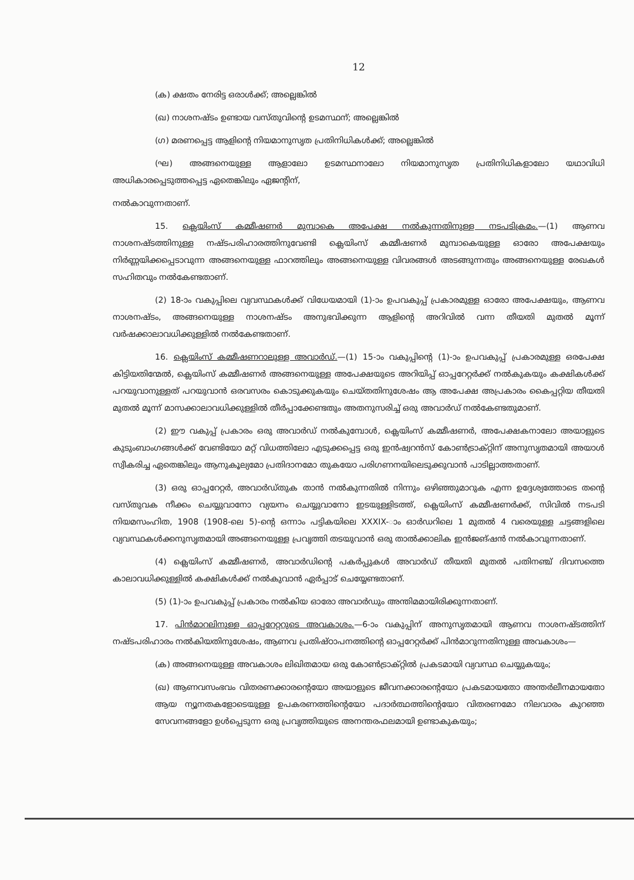12
(ക) ക്ഷതം നേരിട്ട ഒരാൾക്ക്; അല്ലെങ്കിൽ
(ഖ) നാശനഷ്ടം ഉണ്ടായ വസ്തുവിന്റെ ഉടമസ്ഥന്; അല്ലെങ്കിൽ
(ഗ) മരണപ്പെട്ട ആളിന്റെ നിയമാനുസൃത പ്രതിനിധികൾക്ക്; അല്ലെങ്കിൽ
(ഘ) അങ്ങനെയുള്ള ആളാലോ ഉടമസ്ഥനാലോ നിയമാനുസൃത പ്രതിനിധികളാലോ യഥാവിധി അധികാരപ്പെടുത്തപ്പെട്ട ഏതെങ്കിലും ഏജന്റിന്,
നൽകാവുന്നതാണ്.
15. ക്ലെയിംസ് കമ്മീഷണർ മുമ്പാകെ അപേക്ഷ നൽകുന്നതിനുള്ള നടപടിക്രമം.—(1) ആണവ നാശനഷ്ടത്തിനുള്ള നഷ്ടപരിഹാരത്തിനുവേണ്ടി ക്ലെയിംസ് കമ്മീഷണർ മുമ്പാകെയുള്ള ഓരോ അപേക്ഷയും നിർണ്ണയിക്കപ്പെടാവുന്ന അങ്ങനെയുള്ള ഫാറത്തിലും അങ്ങനെയുള്ള വിവരങ്ങൾ അടങ്ങുന്നതും അങ്ങനെയുള്ള രേഖകൾ സഹിതവും നൽകേണ്ടതാണ്.
(2) 18-ാം വകുപ്പിലെ വ്യവസ്ഥകൾക്ക് വിധേയമായി (1)-ാം ഉപവകുപ്പ് പ്രകാരമുള്ള ഓരോ അപേക്ഷയും, ആണവ നാശനഷ്ടം, അങ്ങനെയുള്ള നാശനഷ്ടം അനുഭവിക്കുന്ന ആളിന്റെ അറിവിൽ വന്ന തീയതി മുതൽ മൂന്ന് വർഷക്കാലാവധിക്കുള്ളിൽ നൽകേണ്ടതാണ്.
16. ക്ലെയിംസ് കമ്മീഷണറാലുള്ള അവാർഡ്.—(1) 15-ാം വകുപ്പിന്റെ (1)-ാം ഉപവകുപ്പ് പ്രകാരമുള്ള ഒരപേക്ഷ കിട്ടിയതിന്മേൽ, ക്ലെയിംസ് കമ്മീഷണർ അങ്ങനെയുള്ള അപേക്ഷയുടെ അറിയിപ്പ് ഓപ്പറേറ്റർക്ക് നൽകുകയും കക്ഷികൾക്ക് പറയുവാനുള്ളത് പറയുവാൻ ഒരവസരം കൊടുക്കുകയും ചെയ്തതിനുശേഷം ആ അപേക്ഷ അപ്രകാരം കൈപ്പറ്റിയ തീയതി മുതൽ മൂന്ന് മാസക്കാലാവധിക്കുള്ളിൽ തീർപ്പാക്കേണ്ടതും അതനുസരിച്ച് ഒരു അവാർഡ് നൽകേണ്ടതുമാണ്.
(2) ഈ വകുപ്പ് പ്രകാരം ഒരു അവാർഡ് നൽകുമ്പോൾ, ക്ലെയിംസ് കമ്മീഷണർ, അപേക്ഷകനാലോ അയാളുടെ കുടുംബാംഗങ്ങൾക്ക് വേണ്ടിയോ മറ്റ് വിധത്തിലോ എടുക്കപ്പെട്ട ഒരു ഇൻഷ്വറൻസ് കോൺട്രാക്റ്റിന് അനുസൃതമായി അയാൾ സ്വീകരിച്ച ഏതെങ്കിലും ആനുകൂല്യമോ പ്രതിദാനമോ തുകയോ പരിഗണനയിലെടുക്കുവാൻ പാടില്ലാത്തതാണ്.
(3) ഒരു ഓപ്പറേറ്റർ, അവാർഡ്തുക താൻ നൽകുന്നതിൽ നിന്നും ഒഴിഞ്ഞുമാറുക എന്ന ഉദ്ദേശ്യത്തോടെ തന്റെ വസ്തുവക നീക്കം ചെയ്യുവാനോ വ്യയനം ചെയ്യുവാനോ ഇടയുള്ളിടത്ത്, ക്ലെയിംസ് കമ്മീഷണർക്ക്, സിവിൽ നടപടി നിയമസംഹിത, 1908 (1908-ലെ 5)-ന്റെ ഒന്നാം പട്ടികയിലെ XXXIX-ാം ഓർഡറിലെ 1 മുതൽ 4 വരെയുള്ള ചട്ടങ്ങളിലെ വ്യവസ്ഥകൾക്കനുസൃതമായി അങ്ങനെയുള്ള പ്രവൃത്തി തടയുവാൻ ഒരു താൽക്കാലിക ഇൻജങ്ഷൻ നൽകാവുന്നതാണ്.
(4) ക്ലെയിംസ് കമ്മീഷണർ, അവാർഡിന്റെ പകർപ്പുകൾ അവാർഡ് തീയതി മുതൽ പതിനഞ്ച് ദിവസത്തെ കാലാവധിക്കുള്ളിൽ കക്ഷികൾക്ക് നൽകുവാൻ ഏർപ്പാട് ചെയ്യേണ്ടതാണ്.
(5) (1)-ാം ഉപവകുപ്പ് പ്രകാരം നൽകിയ ഓരോ അവാർഡും അന്തിമമായിരിക്കുന്നതാണ്.
17. പിൻമാറലിനുള്ള ഓപ്പറേറ്ററുടെ അവകാശം.—6-ാം വകുപ്പിന് അനുസൃതമായി ആണവ നാശനഷ്ടത്തിന് നഷ്ടപരിഹാരം നൽകിയതിനുശേഷം, ആണവ പ്രതിഷ്ഠാപനത്തിന്റെ ഓപ്പറേറ്റർക്ക് പിൻമാറുന്നതിനുള്ള അവകാശം—
(ക) അങ്ങനെയുള്ള അവകാശം ലിഖിതമായ ഒരു കോൺട്രാക്റ്റിൽ പ്രകടമായി വ്യവസ്ഥ ചെയ്യുകയും;
(ഖ) ആണവസംഭവം വിതരണക്കാരന്റെയോ അയാളുടെ ജീവനക്കാരന്റെയോ പ്രകടമായതോ അന്തർലീനമായതോ ആയ ന്യൂനതകളോടെയുള്ള ഉപകരണത്തിന്റെയോ പദാർത്ഥത്തിന്റെയോ വിതരണമോ നിലവാരം കുറഞ്ഞ സേവനങ്ങളോ ഉൾപ്പെടുന്ന ഒരു പ്രവൃത്തിയുടെ അനന്തരഫലമായി ഉണ്ടാകുകയും;